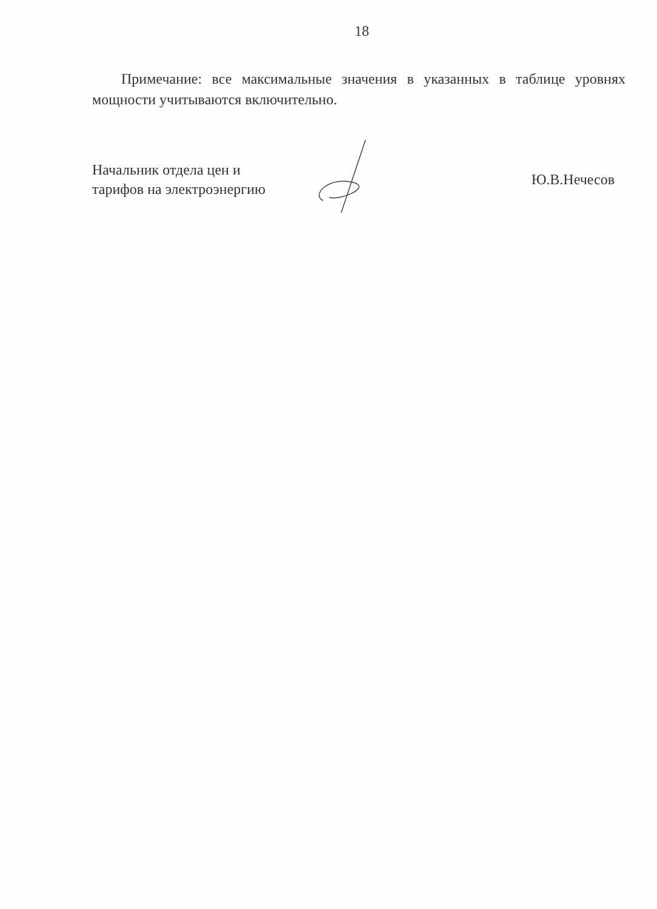18
Примечание: все максимальные значения в указанных в таблице уровнях мощности учитываются включительно.
Начальник отдела цен и
тарифов на электроэнергию
Ю.В.Нечесов